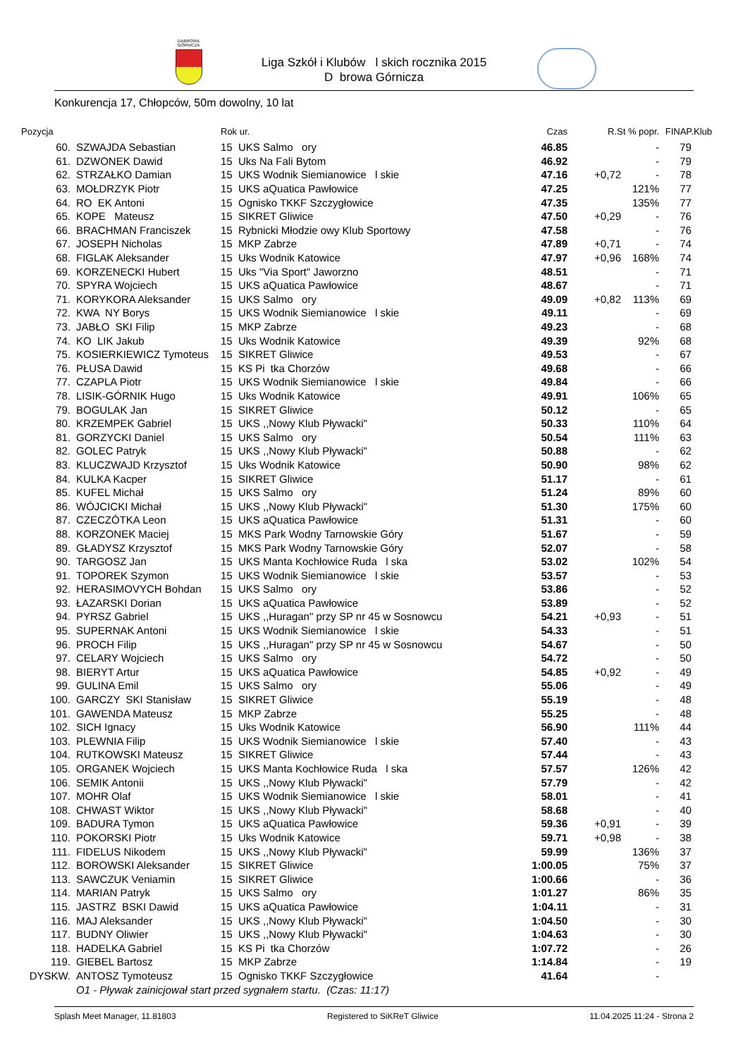DĄBROWA GÓRNICZA
Liga Szkół i Klubów l skich rocznika 2015
D browa Górnicza
Konkurencja 17, Chłopców, 50m dowolny, 10 lat
| Pozycja | | Rok ur. | Czas | R.St % popr. | | FINAP.Klub |
| --- | --- | --- | --- | --- | --- | --- |
| 60. | SZWAJDA Sebastian | 15 UKS Salmo ory | 46.85 | | - | 79 |
| 61. | DZWONEK Dawid | 15 Uks Na Fali Bytom | 46.92 | | - | 79 |
| 62. | STRZAŁKO Damian | 15 UKS Wodnik Siemianowice l skie | 47.16 | +0,72 | - | 78 |
| 63. | MOŁDRZYK Piotr | 15 UKS aQuatica Pawłowice | 47.25 | | 121% | 77 |
| 64. | RO EK Antoni | 15 Ognisko TKKF Szczygłowice | 47.35 | | 135% | 77 |
| 65. | KOPE Mateusz | 15 SIKRET Gliwice | 47.50 | +0,29 | - | 76 |
| 66. | BRACHMAN Franciszek | 15 Rybnicki Młodzie owy Klub Sportowy | 47.58 | | - | 76 |
| 67. | JOSEPH Nicholas | 15 MKP Zabrze | 47.89 | +0,71 | - | 74 |
| 68. | FIGLAK Aleksander | 15 Uks Wodnik Katowice | 47.97 | +0,96 | 168% | 74 |
| 69. | KORZENECKI Hubert | 15 Uks "Via Sport" Jaworzno | 48.51 | | - | 71 |
| 70. | SPYRA Wojciech | 15 UKS aQuatica Pawłowice | 48.67 | | - | 71 |
| 71. | KORYKORA Aleksander | 15 UKS Salmo ory | 49.09 | +0,82 | 113% | 69 |
| 72. | KWA NY Borys | 15 UKS Wodnik Siemianowice l skie | 49.11 | | - | 69 |
| 73. | JABŁO SKI Filip | 15 MKP Zabrze | 49.23 | | - | 68 |
| 74. | KO LIK Jakub | 15 Uks Wodnik Katowice | 49.39 | | 92% | 68 |
| 75. | KOSIERKIEWICZ Tymoteus | 15 SIKRET Gliwice | 49.53 | | - | 67 |
| 76. | PŁUSA Dawid | 15 KS Pi tka Chorzów | 49.68 | | - | 66 |
| 77. | CZAPLA Piotr | 15 UKS Wodnik Siemianowice l skie | 49.84 | | - | 66 |
| 78. | LISIK-GÓRNIK Hugo | 15 Uks Wodnik Katowice | 49.91 | | 106% | 65 |
| 79. | BOGULAK Jan | 15 SIKRET Gliwice | 50.12 | | - | 65 |
| 80. | KRZEMPEK Gabriel | 15 UKS ,,Nowy Klub Pływacki" | 50.33 | | 110% | 64 |
| 81. | GORZYCKI Daniel | 15 UKS Salmo ory | 50.54 | | 111% | 63 |
| 82. | GOLEC Patryk | 15 UKS ,,Nowy Klub Pływacki" | 50.88 | | - | 62 |
| 83. | KLUCZWAJD Krzysztof | 15 Uks Wodnik Katowice | 50.90 | | 98% | 62 |
| 84. | KULKA Kacper | 15 SIKRET Gliwice | 51.17 | | - | 61 |
| 85. | KUFEL Michał | 15 UKS Salmo ory | 51.24 | | 89% | 60 |
| 86. | WÓJCICKI Michał | 15 UKS ,,Nowy Klub Pływacki" | 51.30 | | 175% | 60 |
| 87. | CZECZÓTKA Leon | 15 UKS aQuatica Pawłowice | 51.31 | | - | 60 |
| 88. | KORZONEK Maciej | 15 MKS Park Wodny Tarnowskie Góry | 51.67 | | - | 59 |
| 89. | GŁADYSZ Krzysztof | 15 MKS Park Wodny Tarnowskie Góry | 52.07 | | - | 58 |
| 90. | TARGOSZ Jan | 15 UKS Manta Kochłowice Ruda l ska | 53.02 | | 102% | 54 |
| 91. | TOPOREK Szymon | 15 UKS Wodnik Siemianowice l skie | 53.57 | | - | 53 |
| 92. | HERASIMOVYCH Bohdan | 15 UKS Salmo ory | 53.86 | | - | 52 |
| 93. | ŁAZARSKI Dorian | 15 UKS aQuatica Pawłowice | 53.89 | | - | 52 |
| 94. | PYRSZ Gabriel | 15 UKS ,,Huragan" przy SP nr 45 w Sosnowcu | 54.21 | +0,93 | - | 51 |
| 95. | SUPERNAK Antoni | 15 UKS Wodnik Siemianowice l skie | 54.33 | | - | 51 |
| 96. | PROCH Filip | 15 UKS ,,Huragan" przy SP nr 45 w Sosnowcu | 54.67 | | - | 50 |
| 97. | CELARY Wojciech | 15 UKS Salmo ory | 54.72 | | - | 50 |
| 98. | BIERYT Artur | 15 UKS aQuatica Pawłowice | 54.85 | +0,92 | - | 49 |
| 99. | GULINA Emil | 15 UKS Salmo ory | 55.06 | | - | 49 |
| 100. | GARCZY SKI Stanisław | 15 SIKRET Gliwice | 55.19 | | - | 48 |
| 101. | GAWENDA Mateusz | 15 MKP Zabrze | 55.25 | | - | 48 |
| 102. | SICH Ignacy | 15 Uks Wodnik Katowice | 56.90 | | 111% | 44 |
| 103. | PLEWNIA Filip | 15 UKS Wodnik Siemianowice l skie | 57.40 | | - | 43 |
| 104. | RUTKOWSKI Mateusz | 15 SIKRET Gliwice | 57.44 | | - | 43 |
| 105. | ORGANEK Wojciech | 15 UKS Manta Kochłowice Ruda l ska | 57.57 | | 126% | 42 |
| 106. | SEMIK Antonii | 15 UKS ,,Nowy Klub Pływacki" | 57.79 | | - | 42 |
| 107. | MOHR Olaf | 15 UKS Wodnik Siemianowice l skie | 58.01 | | - | 41 |
| 108. | CHWAST Wiktor | 15 UKS ,,Nowy Klub Pływacki" | 58.68 | | - | 40 |
| 109. | BADURA Tymon | 15 UKS aQuatica Pawłowice | 59.36 | +0,91 | - | 39 |
| 110. | POKORSKI Piotr | 15 Uks Wodnik Katowice | 59.71 | +0,98 | - | 38 |
| 111. | FIDELUS Nikodem | 15 UKS ,,Nowy Klub Pływacki" | 59.99 | | 136% | 37 |
| 112. | BOROWSKI Aleksander | 15 SIKRET Gliwice | 1:00.05 | | 75% | 37 |
| 113. | SAWCZUK Veniamin | 15 SIKRET Gliwice | 1:00.66 | | - | 36 |
| 114. | MARIAN Patryk | 15 UKS Salmo ory | 1:01.27 | | 86% | 35 |
| 115. | JASTRZ BSKI Dawid | 15 UKS aQuatica Pawłowice | 1:04.11 | | - | 31 |
| 116. | MAJ Aleksander | 15 UKS ,,Nowy Klub Pływacki" | 1:04.50 | | - | 30 |
| 117. | BUDNY Oliwier | 15 UKS ,,Nowy Klub Pływacki" | 1:04.63 | | - | 30 |
| 118. | HADELKA Gabriel | 15 KS Pi tka Chorzów | 1:07.72 | | - | 26 |
| 119. | GIEBEL Bartosz | 15 MKP Zabrze | 1:14.84 | | - | 19 |
| DYSKW. | ANTOSZ Tymoteusz | 15 Ognisko TKKF Szczygłowice | 41.64 | | - | |
| | O1 - Pływak zainicjował start przed sygnałem startu. (Czas: 11:17) | | | | | |
Splash Meet Manager, 11.81803 Registered to SiKReT Gliwice 11.04.2025 11:24 - Strona 2